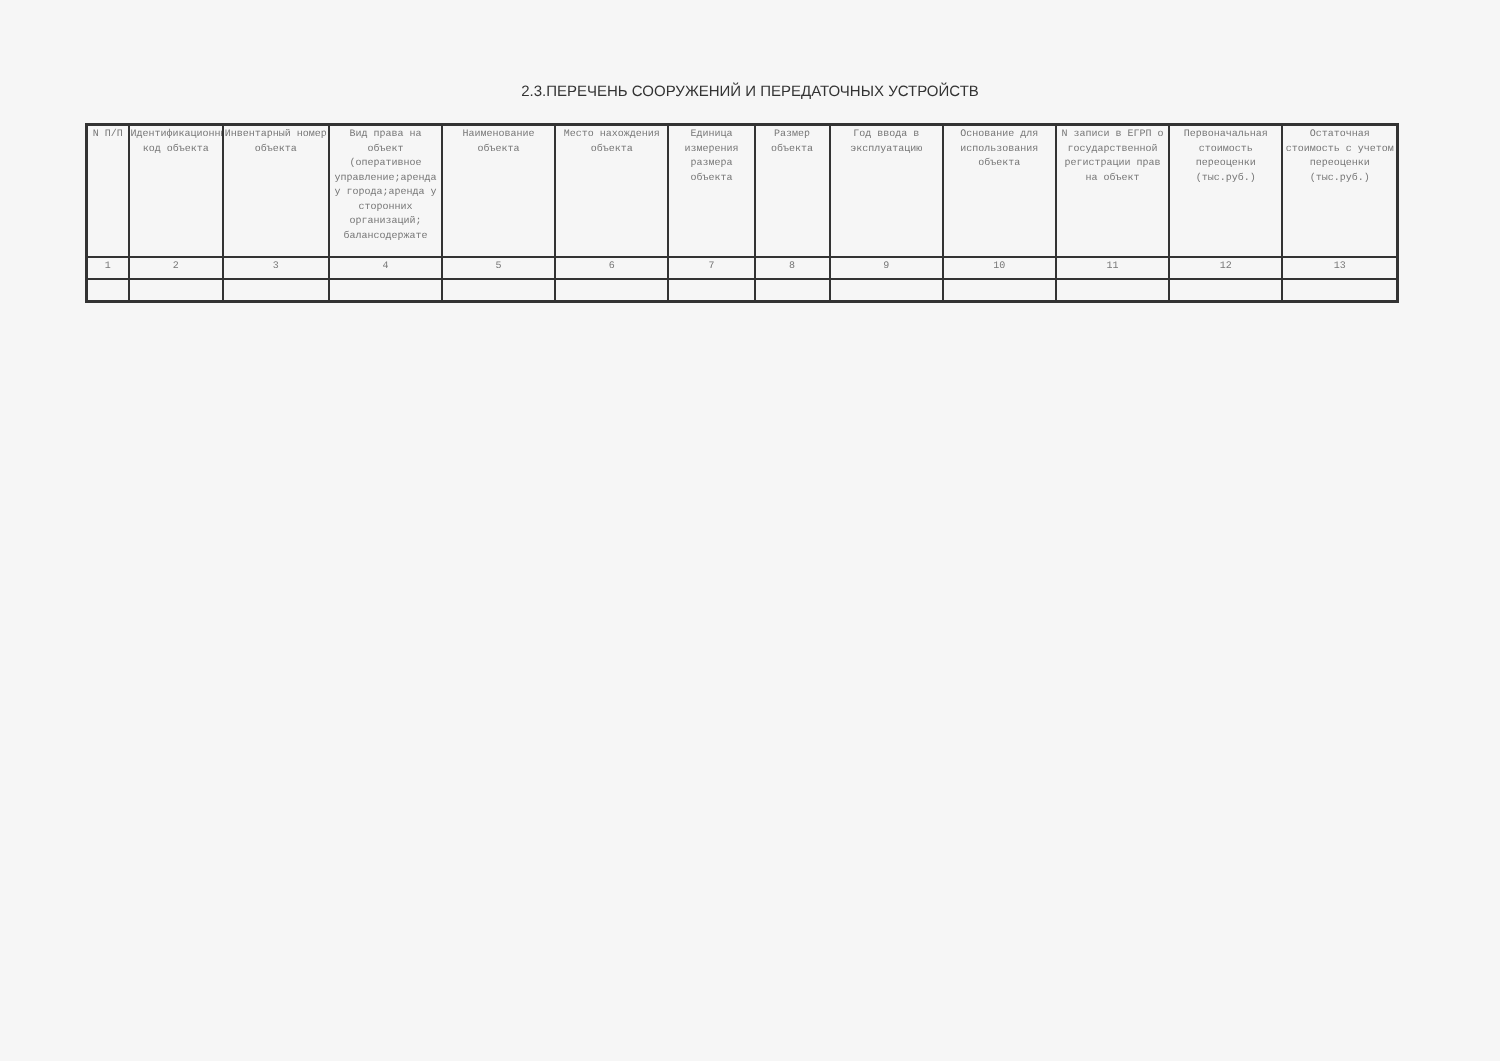2.3.ПЕРЕЧЕНЬ СООРУЖЕНИЙ И ПЕРЕДАТОЧНЫХ УСТРОЙСТВ
| N П/П | Идентификационный код объекта | Инвентарный номер объекта | Вид права на объект (оперативное управление;аренда у города;аренда у сторонних организаций; балансодержате | Наименование объекта | Место нахождения объекта | Единица измерения размера объекта | Размер объекта | Год ввода в эксплуатацию | Основание для использования объекта | N записи в ЕГРП о государственной регистрации прав на объект | Первоначальная стоимость переоценки (тыс.руб.) | Остаточная стоимость с учетом переоценки (тыс.руб.) |
| --- | --- | --- | --- | --- | --- | --- | --- | --- | --- | --- | --- | --- |
| 1 | 2 | 3 | 4 | 5 | 6 | 7 | 8 | 9 | 10 | 11 | 12 | 13 |